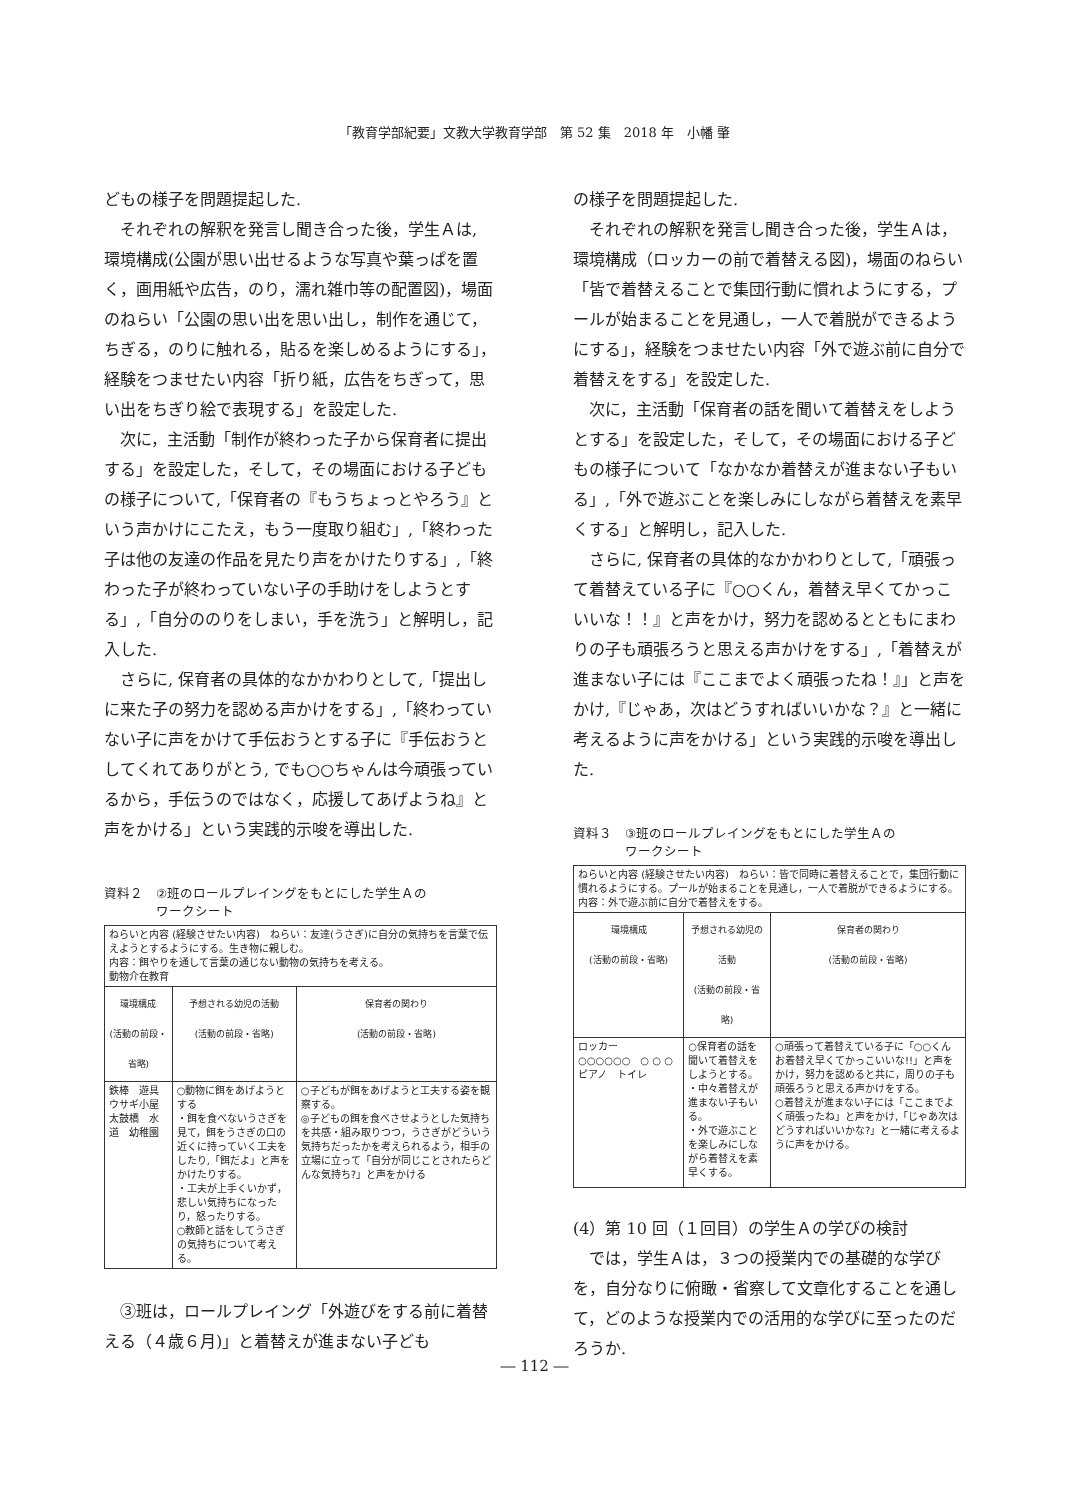「教育学部紀要」文教大学教育学部　第 52 集　2018 年　小幡 肇
どもの様子を問題提起した.
それぞれの解釈を発言し聞き合った後，学生Ａは, 環境構成(公園が思い出せるような写真や葉っぱを置く，画用紙や広告，のり，濡れ雑巾等の配置図)，場面のねらい「公園の思い出を思い出し，制作を通じて，ちぎる，のりに触れる，貼るを楽しめるようにする」，経験をつませたい内容「折り紙，広告をちぎって，思い出をちぎり絵で表現する」を設定した.
次に，主活動「制作が終わった子から保育者に提出する」を設定した，そして，その場面における子どもの様子について,「保育者の『もうちょっとやろう』という声かけにこたえ，もう一度取り組む」,「終わった子は他の友達の作品を見たり声をかけたりする」,「終わった子が終わっていない子の手助けをしようとする」,「自分ののりをしまい，手を洗う」と解明し，記入した.
さらに, 保育者の具体的なかかわりとして,「提出しに来た子の努力を認める声かけをする」,「終わっていない子に声をかけて手伝おうとする子に『手伝おうとしてくれてありがとう, でも○○ちゃんは今頑張っているから，手伝うのではなく，応援してあげようね』と声をかける」という実践的示唆を導出した.
資料２　②班のロールプレイングをもとにした学生Ａの
　　　　ワークシート
| ねらいと内容 (経験させたい内容) ねらい：友達(うさぎ)に自分の気持ちを言葉で伝えようとするようにする。生き物に親しむ。 内容：餌やりを通して言葉の通じない動物の気持ちを考える。 動物介在教育 | | |
| 環境構成 (活動の前段・省略) | 予想される幼児の活動 (活動の前段・省略) | 保育者の関わり (活動の前段・省略) |
| 鉄棒 遊具 ウサギ小屋 太鼓橋 水道 幼稚園 | ○動物に餌をあげようとする ・餌を食べないうさぎを見て，餌をうさぎの口の近くに持っていく工夫をしたり,「餌だよ」と声をかけたりする。 ・工夫が上手くいかず，悲しい気持ちになったり，怒ったりする。 ○教師と話をしてうさぎの気持ちについて考える。 | ○子どもが餌をあげようと工夫する姿を観察する。 ◎子どもの餌を食べさせようとした気持ちを共感・組み取りつつ，うさぎがどういう気持ちだったかを考えられるよう，相手の立場に立って「自分が同じことされたらどんな気持ち?」と声をかける |
③班は，ロールプレイング「外遊びをする前に着替える（４歳６月)」と着替えが進まない子ども
の様子を問題提起した.
それぞれの解釈を発言し聞き合った後，学生Ａは，環境構成（ロッカーの前で着替える図)，場面のねらい「皆で着替えることで集団行動に慣れようにする，プールが始まることを見通し，一人で着脱ができるようにする」，経験をつませたい内容「外で遊ぶ前に自分で着替えをする」を設定した.
次に，主活動「保育者の話を聞いて着替えをしようとする」を設定した，そして，その場面における子どもの様子について「なかなか着替えが進まない子もいる」,「外で遊ぶことを楽しみにしながら着替えを素早くする」と解明し，記入した.
さらに, 保育者の具体的なかかわりとして,「頑張って着替えている子に『○○くん，着替え早くてかっこいいな！！』と声をかけ，努力を認めるとともにまわりの子も頑張ろうと思える声かけをする」,「着替えが進まない子には『ここまでよく頑張ったね！』」と声をかけ,『じゃあ，次はどうすればいいかな？』と一緒に考えるように声をかける」という実践的示唆を導出した.
資料３　③班のロールプレイングをもとにした学生Ａの
　　　　ワークシート
| ねらいと内容 (経験させたい内容) ねらい：皆で同時に着替えることで，集団行動に慣れるようにする。プールが始まることを見通し，一人で着脱ができるようにする。 内容：外で遊ぶ前に自分で着替えをする。 | | |
| 環境構成 (活動の前段・省略) | 予想される幼児の活動 (活動の前段・省略) | 保育者の関わり (活動の前段・省略) |
| ロッカー ○○○○○○ ○ ○ ○ ピアノ トイレ | ○保育者の話を聞いて着替えをしようとする。 ・中々着替えが進まない子もいる。 ・外で遊ぶことを楽しみにしながら着替えを素早くする。 | ○頑張って着替えている子に「○○くんお着替え早くてかっこいいな!!」と声をかけ，努力を認めると共に，周りの子も頑張ろうと思える声かけをする。 ○着替えが進まない子には「ここまでよく頑張ったね」と声をかけ,「じゃあ次はどうすればいいかな?」と一緒に考えるように声をかける。 |
(4）第 10 回（１回目）の学生Ａの学びの検討
では，学生Ａは，３つの授業内での基礎的な学びを，自分なりに俯瞰・省察して文章化することを通して，どのような授業内での活用的な学びに至ったのだろうか.
― 112 ―